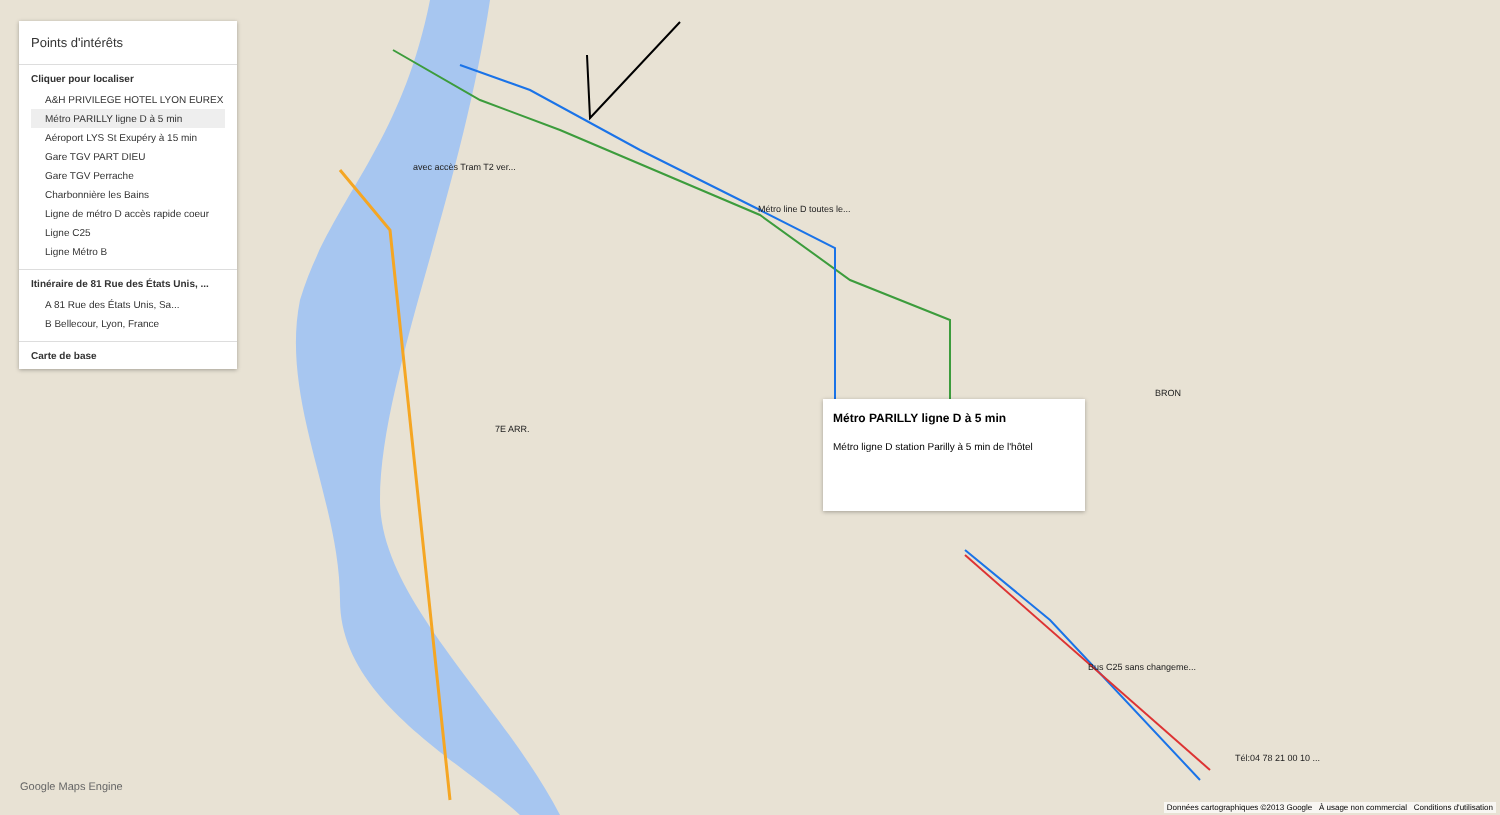Points d'intérêts
Cliquer pour localiser
A&H PRIVILEGE HOTEL LYON EUREX
Métro PARILLY ligne D à 5 min
Aéroport LYS St Exupéry à 15 min
Gare TGV PART DIEU
Gare TGV Perrache
Charbonnière les Bains
Ligne de métro D accès rapide coeur
Ligne C25
Ligne Métro B
Itinéraire de 81 Rue des États Unis, ...
A 81 Rue des États Unis, Sa...
B Bellecour, Lyon, France
Carte de base
avec accès Tram T2 ver...
Métro line D toutes le...
Bus C25 sans changeme...
Tél:04 78 21 00 10 ...
7E ARR.
BRON
Métro PARILLY ligne D à 5 min
Métro ligne D station Parilly à 5 min de l'hôtel
Google Maps Engine
Données cartographiques ©2013 Google À usage non commercial Conditions d'utilisation